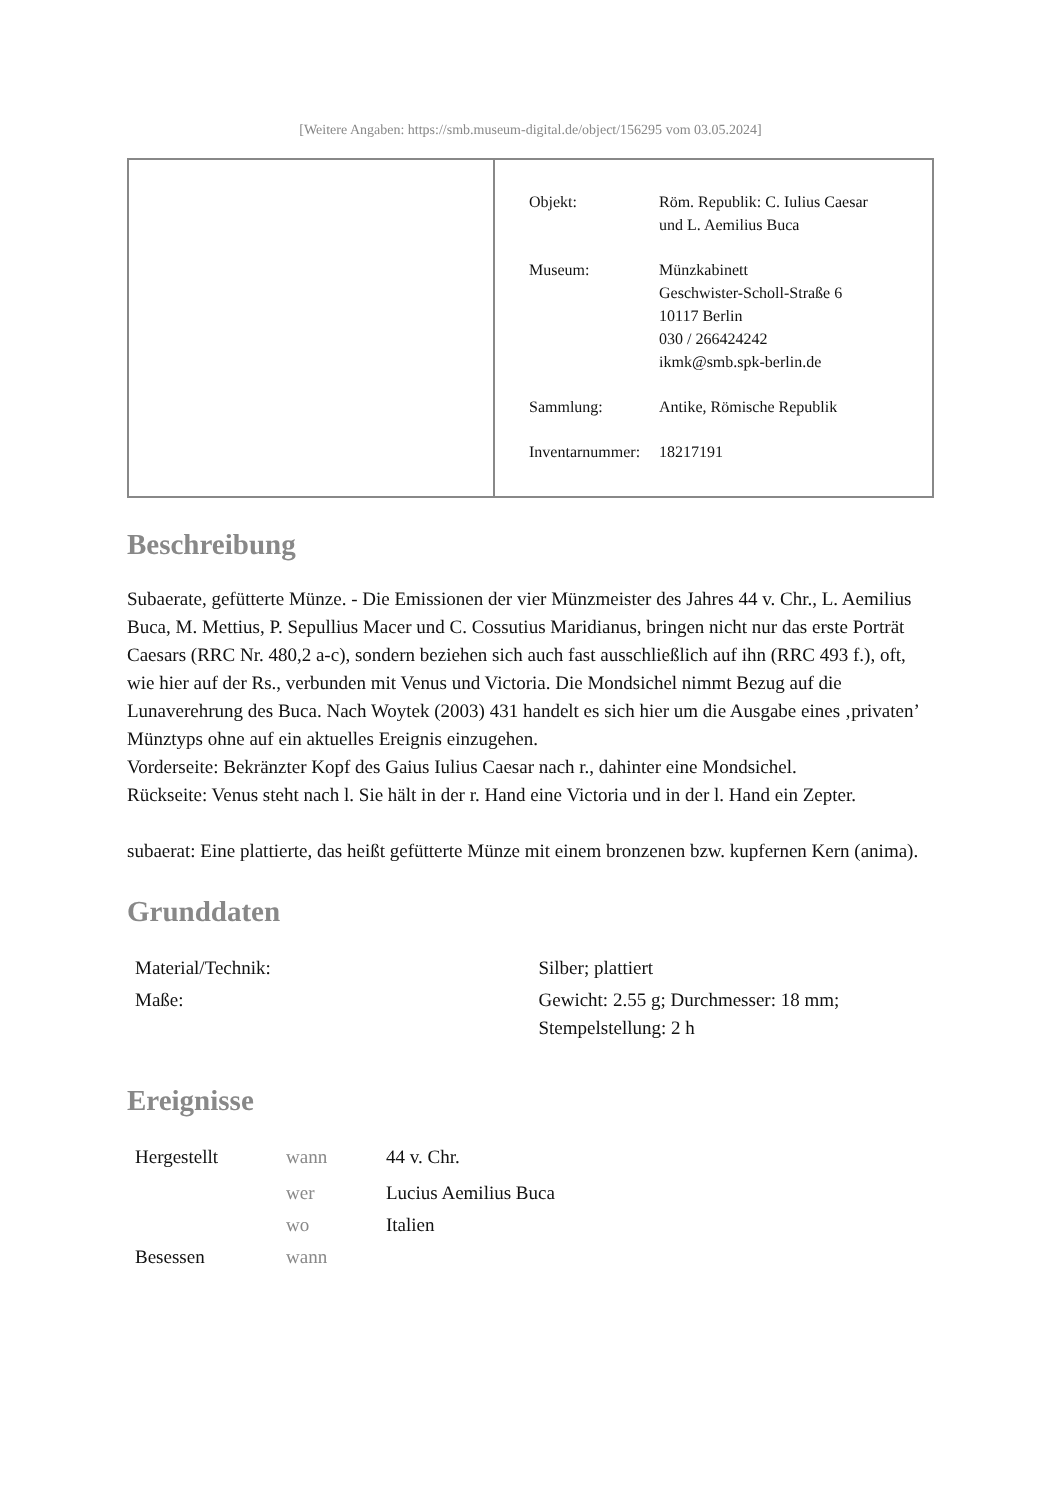[Weitere Angaben: https://smb.museum-digital.de/object/156295 vom 03.05.2024]
| | / Objekt: / Röm. Republik: C. Iulius Caesar und L. Aemilius Buca / / Museum: / Münzkabinett Geschwister-Scholl-Straße 6 10117 Berlin 030 / 266424242 ikmk@smb.spk-berlin.de / / Sammlung: / Antike, Römische Republik / / Inventarnummer: / 18217191 / |
Beschreibung
Subaerate, gefütterte Münze. - Die Emissionen der vier Münzmeister des Jahres 44 v. Chr., L. Aemilius Buca, M. Mettius, P. Sepullius Macer und C. Cossutius Maridianus, bringen nicht nur das erste Porträt Caesars (RRC Nr. 480,2 a-c), sondern beziehen sich auch fast ausschließlich auf ihn (RRC 493 f.), oft, wie hier auf der Rs., verbunden mit Venus und Victoria. Die Mondsichel nimmt Bezug auf die Lunaverehrung des Buca. Nach Woytek (2003) 431 handelt es sich hier um die Ausgabe eines ‚privaten’ Münztyps ohne auf ein aktuelles Ereignis einzugehen.
Vorderseite: Bekränzter Kopf des Gaius Iulius Caesar nach r., dahinter eine Mondsichel.
Rückseite: Venus steht nach l. Sie hält in der r. Hand eine Victoria und in der l. Hand ein Zepter.
subaerat: Eine plattierte, das heißt gefütterte Münze mit einem bronzenen bzw. kupfernen Kern (anima).
Grunddaten
| Material/Technik: | Silber; plattiert |
| Maße: | Gewicht: 2.55 g; Durchmesser: 18 mm; Stempelstellung: 2 h |
Ereignisse
| Hergestellt | wann | 44 v. Chr. |
| | wer | Lucius Aemilius Buca |
| | wo | Italien |
| Besessen | wann | |